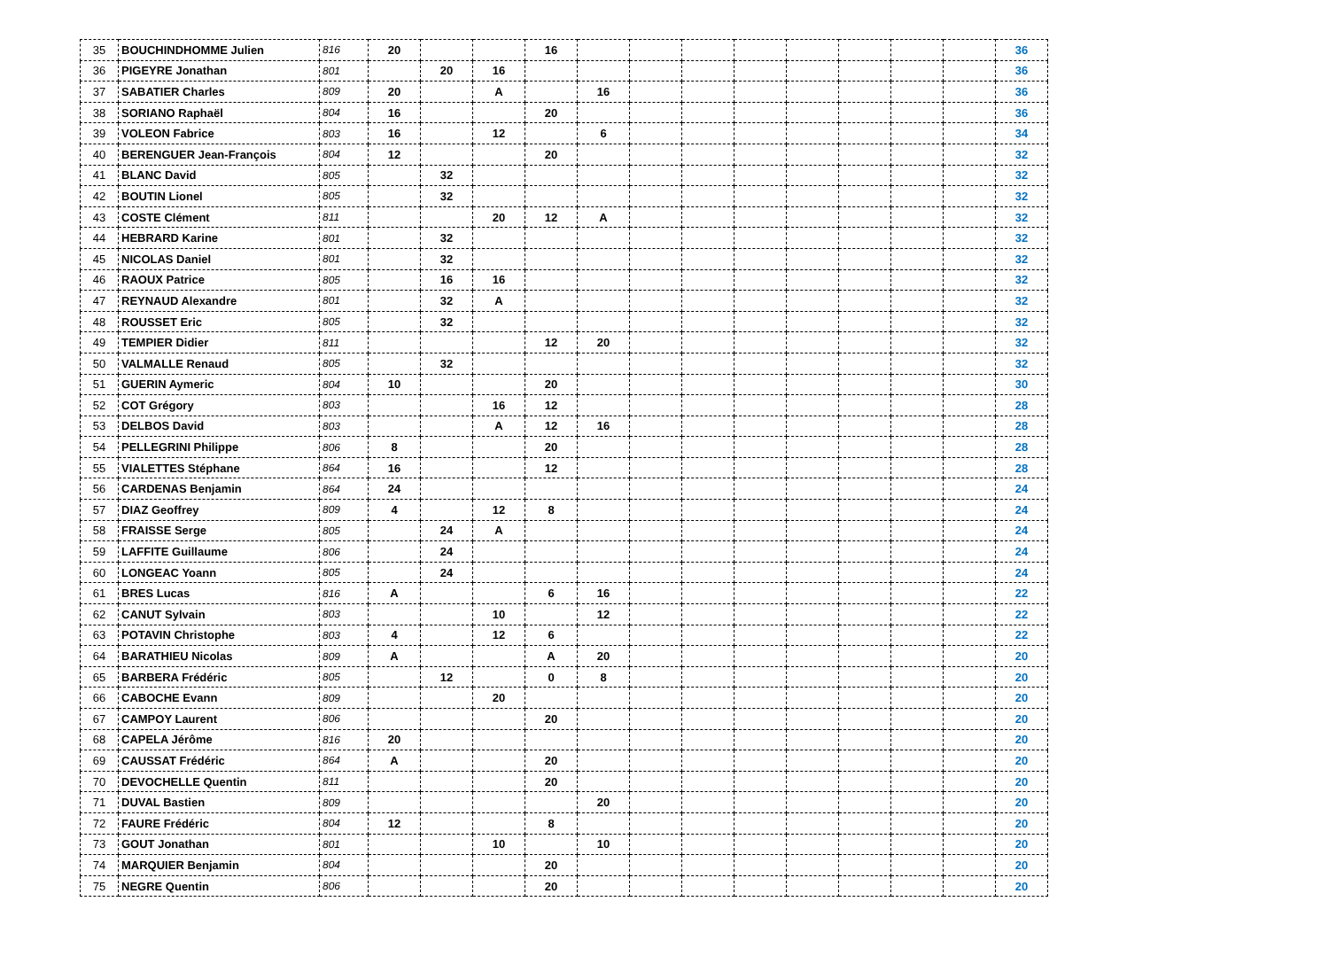| 35 | BOUCHINDHOMME Julien | 816 | 20 | | | 16 | | | | | | | | | 36 |
| 36 | PIGEYRE Jonathan | 801 | | 20 | 16 | | | | | | | | | | 36 |
| 37 | SABATIER Charles | 809 | 20 | | A | | 16 | | | | | | | | 36 |
| 38 | SORIANO Raphaël | 804 | 16 | | | 20 | | | | | | | | | 36 |
| 39 | VOLEON Fabrice | 803 | 16 | | 12 | | 6 | | | | | | | | 34 |
| 40 | BERENGUER Jean-François | 804 | 12 | | | 20 | | | | | | | | | 32 |
| 41 | BLANC David | 805 | | 32 | | | | | | | | | | | 32 |
| 42 | BOUTIN Lionel | 805 | | 32 | | | | | | | | | | | 32 |
| 43 | COSTE Clément | 811 | | | 20 | 12 | A | | | | | | | | 32 |
| 44 | HEBRARD Karine | 801 | | 32 | | | | | | | | | | | 32 |
| 45 | NICOLAS Daniel | 801 | | 32 | | | | | | | | | | | 32 |
| 46 | RAOUX Patrice | 805 | | 16 | 16 | | | | | | | | | | 32 |
| 47 | REYNAUD Alexandre | 801 | | 32 | A | | | | | | | | | | 32 |
| 48 | ROUSSET Eric | 805 | | 32 | | | | | | | | | | | 32 |
| 49 | TEMPIER Didier | 811 | | | | 12 | 20 | | | | | | | | 32 |
| 50 | VALMALLE Renaud | 805 | | 32 | | | | | | | | | | | 32 |
| 51 | GUERIN Aymeric | 804 | 10 | | | 20 | | | | | | | | | 30 |
| 52 | COT Grégory | 803 | | | 16 | 12 | | | | | | | | | 28 |
| 53 | DELBOS David | 803 | | | A | 12 | 16 | | | | | | | | 28 |
| 54 | PELLEGRINI Philippe | 806 | 8 | | | 20 | | | | | | | | | 28 |
| 55 | VIALETTES Stéphane | 864 | 16 | | | 12 | | | | | | | | | 28 |
| 56 | CARDENAS Benjamin | 864 | 24 | | | | | | | | | | | | 24 |
| 57 | DIAZ Geoffrey | 809 | 4 | | 12 | 8 | | | | | | | | | 24 |
| 58 | FRAISSE Serge | 805 | | 24 | A | | | | | | | | | | 24 |
| 59 | LAFFITE Guillaume | 806 | | 24 | | | | | | | | | | | 24 |
| 60 | LONGEAC Yoann | 805 | | 24 | | | | | | | | | | | 24 |
| 61 | BRES Lucas | 816 | A | | | 6 | 16 | | | | | | | | 22 |
| 62 | CANUT Sylvain | 803 | | | 10 | | 12 | | | | | | | | 22 |
| 63 | POTAVIN Christophe | 803 | 4 | | 12 | 6 | | | | | | | | | 22 |
| 64 | BARATHIEU Nicolas | 809 | A | | | A | 20 | | | | | | | | 20 |
| 65 | BARBERA Frédéric | 805 | | 12 | | 0 | 8 | | | | | | | | 20 |
| 66 | CABOCHE Evann | 809 | | | 20 | | | | | | | | | | 20 |
| 67 | CAMPOY Laurent | 806 | | | | 20 | | | | | | | | | 20 |
| 68 | CAPELA Jérôme | 816 | 20 | | | | | | | | | | | | 20 |
| 69 | CAUSSAT Frédéric | 864 | A | | | 20 | | | | | | | | | 20 |
| 70 | DEVOCHELLE Quentin | 811 | | | | 20 | | | | | | | | | 20 |
| 71 | DUVAL Bastien | 809 | | | | | 20 | | | | | | | | 20 |
| 72 | FAURE Frédéric | 804 | 12 | | | 8 | | | | | | | | | 20 |
| 73 | GOUT Jonathan | 801 | | | 10 | | 10 | | | | | | | | 20 |
| 74 | MARQUIER Benjamin | 804 | | | | 20 | | | | | | | | | 20 |
| 75 | NEGRE Quentin | 806 | | | | 20 | | | | | | | | | 20 |